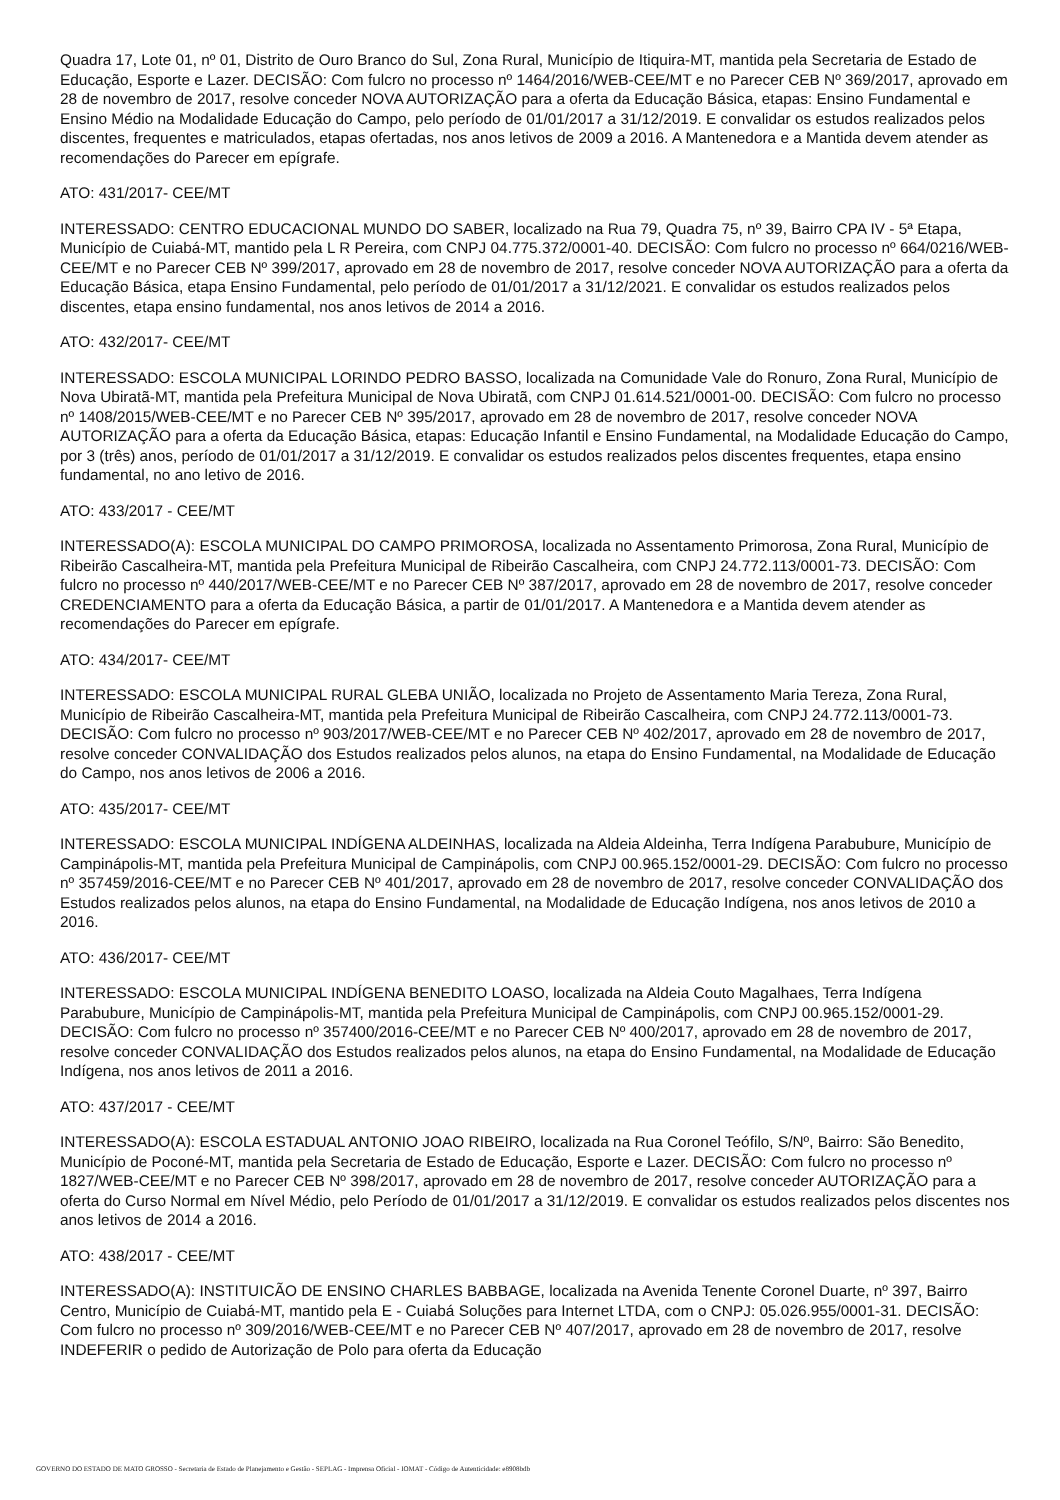Quadra 17, Lote 01, nº 01, Distrito de Ouro Branco do Sul, Zona Rural, Município de Itiquira-MT, mantida pela Secretaria de Estado de Educação, Esporte e Lazer. DECISÃO: Com fulcro no processo nº 1464/2016/WEB-CEE/MT e no Parecer CEB Nº 369/2017, aprovado em 28 de novembro de 2017, resolve conceder NOVA AUTORIZAÇÃO para a oferta da Educação Básica, etapas: Ensino Fundamental e Ensino Médio na Modalidade Educação do Campo, pelo período de 01/01/2017 a 31/12/2019. E convalidar os estudos realizados pelos discentes, frequentes e matriculados, etapas ofertadas, nos anos letivos de 2009 a 2016. A Mantenedora e a Mantida devem atender as recomendações do Parecer em epígrafe.
ATO: 431/2017- CEE/MT
INTERESSADO: CENTRO EDUCACIONAL MUNDO DO SABER, localizado na Rua 79, Quadra 75, nº 39, Bairro CPA IV - 5ª Etapa, Município de Cuiabá-MT, mantido pela L R Pereira, com CNPJ 04.775.372/0001-40. DECISÃO: Com fulcro no processo nº 664/0216/WEB-CEE/MT e no Parecer CEB Nº 399/2017, aprovado em 28 de novembro de 2017, resolve conceder NOVA AUTORIZAÇÃO para a oferta da Educação Básica, etapa Ensino Fundamental, pelo período de 01/01/2017 a 31/12/2021. E convalidar os estudos realizados pelos discentes, etapa ensino fundamental, nos anos letivos de 2014 a 2016.
ATO: 432/2017- CEE/MT
INTERESSADO: ESCOLA MUNICIPAL LORINDO PEDRO BASSO, localizada na Comunidade Vale do Ronuro, Zona Rural, Município de Nova Ubiratã-MT, mantida pela Prefeitura Municipal de Nova Ubiratã, com CNPJ 01.614.521/0001-00. DECISÃO: Com fulcro no processo nº 1408/2015/WEB-CEE/MT e no Parecer CEB Nº 395/2017, aprovado em 28 de novembro de 2017, resolve conceder NOVA AUTORIZAÇÃO para a oferta da Educação Básica, etapas: Educação Infantil e Ensino Fundamental, na Modalidade Educação do Campo, por 3 (três) anos, período de 01/01/2017 a 31/12/2019. E convalidar os estudos realizados pelos discentes frequentes, etapa ensino fundamental, no ano letivo de 2016.
ATO: 433/2017 - CEE/MT
INTERESSADO(A): ESCOLA MUNICIPAL DO CAMPO PRIMOROSA, localizada no Assentamento Primorosa, Zona Rural, Município de Ribeirão Cascalheira-MT, mantida pela Prefeitura Municipal de Ribeirão Cascalheira, com CNPJ 24.772.113/0001-73. DECISÃO: Com fulcro no processo nº 440/2017/WEB-CEE/MT e no Parecer CEB Nº 387/2017, aprovado em 28 de novembro de 2017, resolve conceder CREDENCIAMENTO para a oferta da Educação Básica, a partir de 01/01/2017. A Mantenedora e a Mantida devem atender as recomendações do Parecer em epígrafe.
ATO: 434/2017- CEE/MT
INTERESSADO: ESCOLA MUNICIPAL RURAL GLEBA UNIÃO, localizada no Projeto de Assentamento Maria Tereza, Zona Rural, Município de Ribeirão Cascalheira-MT, mantida pela Prefeitura Municipal de Ribeirão Cascalheira, com CNPJ 24.772.113/0001-73. DECISÃO: Com fulcro no processo nº 903/2017/WEB-CEE/MT e no Parecer CEB Nº 402/2017, aprovado em 28 de novembro de 2017, resolve conceder CONVALIDAÇÃO dos Estudos realizados pelos alunos, na etapa do Ensino Fundamental, na Modalidade de Educação do Campo, nos anos letivos de 2006 a 2016.
ATO: 435/2017- CEE/MT
INTERESSADO: ESCOLA MUNICIPAL INDÍGENA ALDEINHAS, localizada na Aldeia Aldeinha, Terra Indígena Parabubure, Município de Campinápolis-MT, mantida pela Prefeitura Municipal de Campinápolis, com CNPJ 00.965.152/0001-29. DECISÃO: Com fulcro no processo nº 357459/2016-CEE/MT e no Parecer CEB Nº 401/2017, aprovado em 28 de novembro de 2017, resolve conceder CONVALIDAÇÃO dos Estudos realizados pelos alunos, na etapa do Ensino Fundamental, na Modalidade de Educação Indígena, nos anos letivos de 2010 a 2016.
ATO: 436/2017- CEE/MT
INTERESSADO: ESCOLA MUNICIPAL INDÍGENA BENEDITO LOASO, localizada na Aldeia Couto Magalhaes, Terra Indígena Parabubure, Município de Campinápolis-MT, mantida pela Prefeitura Municipal de Campinápolis, com CNPJ 00.965.152/0001-29. DECISÃO: Com fulcro no processo nº 357400/2016-CEE/MT e no Parecer CEB Nº 400/2017, aprovado em 28 de novembro de 2017, resolve conceder CONVALIDAÇÃO dos Estudos realizados pelos alunos, na etapa do Ensino Fundamental, na Modalidade de Educação Indígena, nos anos letivos de 2011 a 2016.
ATO: 437/2017 - CEE/MT
INTERESSADO(A): ESCOLA ESTADUAL ANTONIO JOAO RIBEIRO, localizada na Rua Coronel Teófilo, S/Nº, Bairro: São Benedito, Município de Poconé-MT, mantida pela Secretaria de Estado de Educação, Esporte e Lazer. DECISÃO: Com fulcro no processo nº 1827/WEB-CEE/MT e no Parecer CEB Nº 398/2017, aprovado em 28 de novembro de 2017, resolve conceder AUTORIZAÇÃO para a oferta do Curso Normal em Nível Médio, pelo Período de 01/01/2017 a 31/12/2019. E convalidar os estudos realizados pelos discentes nos anos letivos de 2014 a 2016.
ATO: 438/2017 - CEE/MT
INTERESSADO(A): INSTITUICÃO DE ENSINO CHARLES BABBAGE, localizada na Avenida Tenente Coronel Duarte, nº 397, Bairro Centro, Município de Cuiabá-MT, mantido pela E - Cuiabá Soluções para Internet LTDA, com o CNPJ: 05.026.955/0001-31. DECISÃO: Com fulcro no processo nº 309/2016/WEB-CEE/MT e no Parecer CEB Nº 407/2017, aprovado em 28 de novembro de 2017, resolve INDEFERIR o pedido de Autorização de Polo para oferta da Educação
GOVERNO DO ESTADO DE MATO GROSSO - Secretaria de Estado de Planejamento e Gestão - SEPLAG - Imprensa Oficial - IOMAT - Código de Autenticidade: e8908bdb